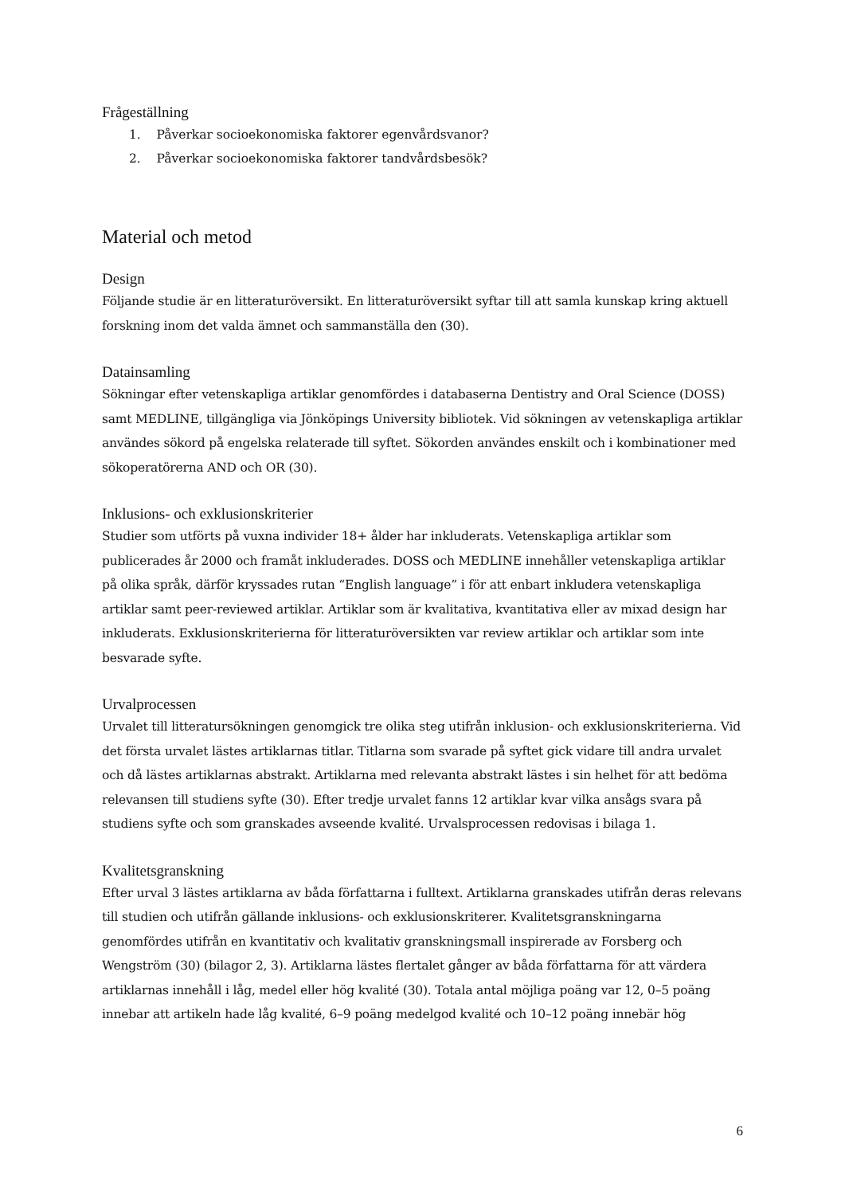Frågeställning
1. Påverkar socioekonomiska faktorer egenvårdsvanor?
2. Påverkar socioekonomiska faktorer tandvårdsbesök?
Material och metod
Design
Följande studie är en litteraturöversikt. En litteraturöversikt syftar till att samla kunskap kring aktuell forskning inom det valda ämnet och sammanställa den (30).
Datainsamling
Sökningar efter vetenskapliga artiklar genomfördes i databaserna Dentistry and Oral Science (DOSS) samt MEDLINE, tillgängliga via Jönköpings University bibliotek. Vid sökningen av vetenskapliga artiklar användes sökord på engelska relaterade till syftet. Sökorden användes enskilt och i kombinationer med sökoperatörerna AND och OR (30).
Inklusions- och exklusionskriterier
Studier som utförts på vuxna individer 18+ ålder har inkluderats. Vetenskapliga artiklar som publicerades år 2000 och framåt inkluderades. DOSS och MEDLINE innehåller vetenskapliga artiklar på olika språk, därför kryssades rutan “English language” i för att enbart inkludera vetenskapliga artiklar samt peer-reviewed artiklar. Artiklar som är kvalitativa, kvantitativa eller av mixad design har inkluderats. Exklusionskriterierna för litteraturöversikten var review artiklar och artiklar som inte besvarade syfte.
Urvalprocessen
Urvalet till litteratursökningen genomgick tre olika steg utifrån inklusion- och exklusionskriterierna. Vid det första urvalet lästes artiklarnas titlar. Titlarna som svarade på syftet gick vidare till andra urvalet och då lästes artiklarnas abstrakt. Artiklarna med relevanta abstrakt lästes i sin helhet för att bedöma relevansen till studiens syfte (30). Efter tredje urvalet fanns 12 artiklar kvar vilka ansågs svara på studiens syfte och som granskades avseende kvalité. Urvalsprocessen redovisas i bilaga 1.
Kvalitetsgranskning
Efter urval 3 lästes artiklarna av båda författarna i fulltext. Artiklarna granskades utifrån deras relevans till studien och utifrån gällande inklusions- och exklusionskriterer. Kvalitetsgranskningarna genomfördes utifrån en kvantitativ och kvalitativ granskningsmall inspirerade av Forsberg och Wengström (30) (bilagor 2, 3). Artiklarna lästes flertalet gånger av båda författarna för att värdera artiklarnas innehåll i låg, medel eller hög kvalité (30). Totala antal möjliga poäng var 12, 0–5 poäng innebar att artikeln hade låg kvalité, 6–9 poäng medelgod kvalité och 10–12 poäng innebär hög
6